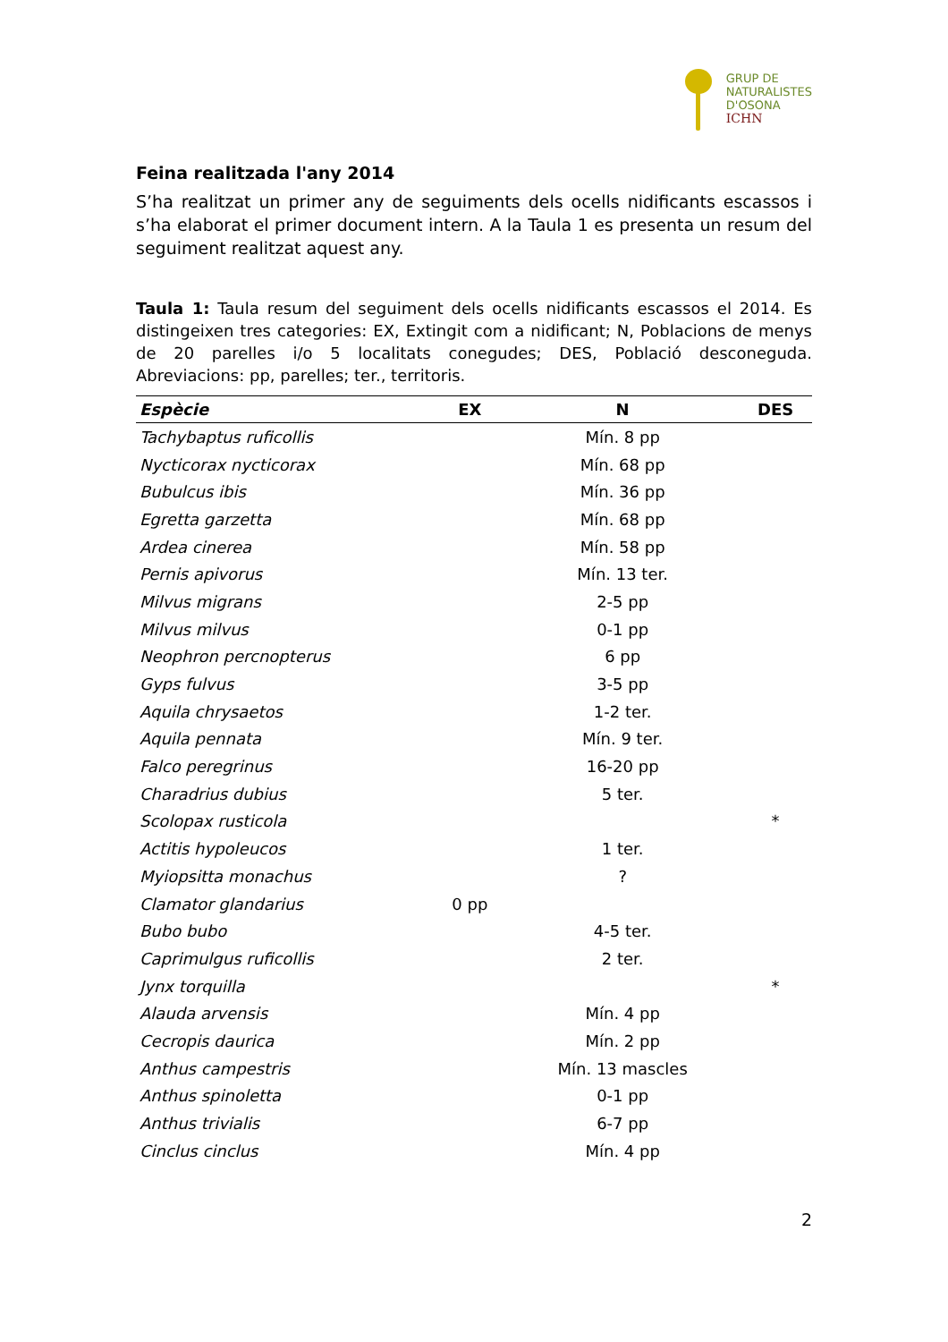GRUP DE
NATURALISTES
D'OSONA
ICHN
Feina realitzada l'any 2014
S’ha realitzat un primer any de seguiments dels ocells nidificants escassos i s’ha elaborat el primer document intern. A la Taula 1 es presenta un resum del seguiment realitzat aquest any.
Taula 1: Taula resum del seguiment dels ocells nidificants escassos el 2014. Es distingeixen tres categories: EX, Extingit com a nidificant; N, Poblacions de menys de 20 parelles i/o 5 localitats conegudes; DES, Població desconeguda. Abreviacions: pp, parelles; ter., territoris.
| Espècie | EX | N | DES |
| --- | --- | --- | --- |
| Tachybaptus ruficollis | | Mín. 8 pp | |
| Nycticorax nycticorax | | Mín. 68 pp | |
| Bubulcus ibis | | Mín. 36 pp | |
| Egretta garzetta | | Mín. 68 pp | |
| Ardea cinerea | | Mín. 58 pp | |
| Pernis apivorus | | Mín. 13 ter. | |
| Milvus migrans | | 2-5 pp | |
| Milvus milvus | | 0-1 pp | |
| Neophron percnopterus | | 6 pp | |
| Gyps fulvus | | 3-5 pp | |
| Aquila chrysaetos | | 1-2 ter. | |
| Aquila pennata | | Mín. 9 ter. | |
| Falco peregrinus | | 16-20 pp | |
| Charadrius dubius | | 5 ter. | |
| Scolopax rusticola | | | * |
| Actitis hypoleucos | | 1 ter. | |
| Myiopsitta monachus | | ? | |
| Clamator glandarius | 0 pp | | |
| Bubo bubo | | 4-5 ter. | |
| Caprimulgus ruficollis | | 2 ter. | |
| Jynx torquilla | | | * |
| Alauda arvensis | | Mín. 4 pp | |
| Cecropis daurica | | Mín. 2 pp | |
| Anthus campestris | | Mín. 13 mascles | |
| Anthus spinoletta | | 0-1 pp | |
| Anthus trivialis | | 6-7 pp | |
| Cinclus cinclus | | Mín. 4 pp | |
2